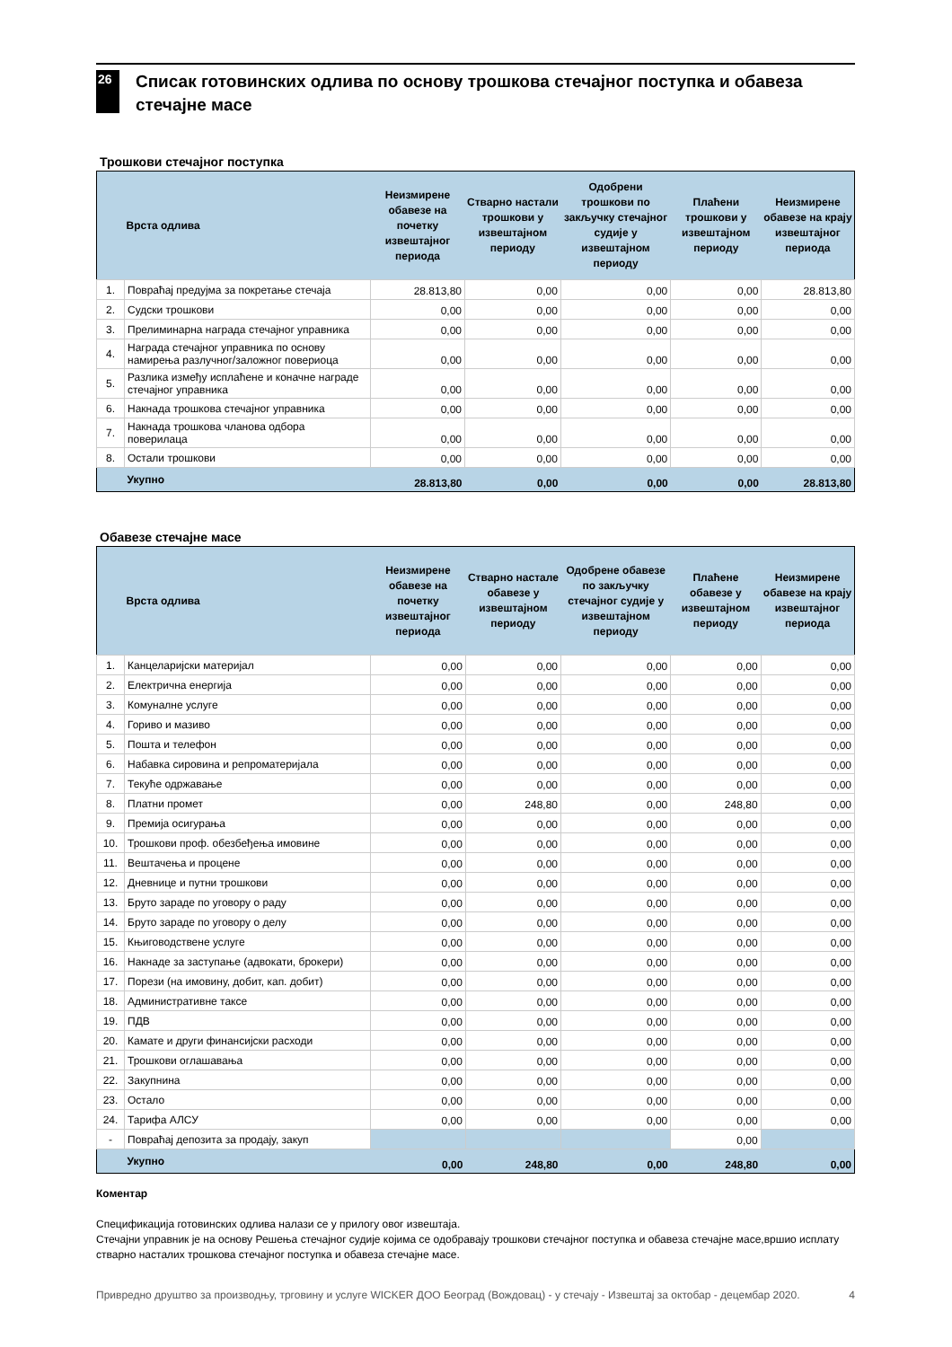26
Списак готовинских одлива по основу трошкова стечајног поступка и обавеза стечајне масе
Трошкови стечајног поступка
| | Врста одлива | Неизмирене обавезе на почетку извештајног периода | Стварно настали трошкови у извештајном периоду | Одобрени трошкови по закључку стечајног судије у извештајном периоду | Плаћени трошкови у извештајном периоду | Неизмирене обавезе на крају извештајног периода |
| --- | --- | --- | --- | --- | --- | --- |
| 1. | Повраћај предујма за покретање стечаја | 28.813,80 | 0,00 | 0,00 | 0,00 | 28.813,80 |
| 2. | Судски трошкови | 0,00 | 0,00 | 0,00 | 0,00 | 0,00 |
| 3. | Прелиминарна награда стечајног управника | 0,00 | 0,00 | 0,00 | 0,00 | 0,00 |
| 4. | Награда стечајног управника по основу намирења разлучног/заложног повериоца | 0,00 | 0,00 | 0,00 | 0,00 | 0,00 |
| 5. | Разлика између исплаћене и коначне награде стечајног управника | 0,00 | 0,00 | 0,00 | 0,00 | 0,00 |
| 6. | Накнада трошкова стечајног управника | 0,00 | 0,00 | 0,00 | 0,00 | 0,00 |
| 7. | Накнада трошкова чланова одбора поверилаца | 0,00 | 0,00 | 0,00 | 0,00 | 0,00 |
| 8. | Остали трошкови | 0,00 | 0,00 | 0,00 | 0,00 | 0,00 |
| | Укупно | 28.813,80 | 0,00 | 0,00 | 0,00 | 28.813,80 |
Обавезе стечајне масе
| | Врста одлива | Неизмирене обавезе на почетку извештајног периода | Стварно настале обавезе у извештајном периоду | Одобрене обавезе по закључку стечајног судије у извештајном периоду | Плаћене обавезе у извештајном периоду | Неизмирене обавезе на крају извештајног периода |
| --- | --- | --- | --- | --- | --- | --- |
| 1. | Канцеларијски материјал | 0,00 | 0,00 | 0,00 | 0,00 | 0,00 |
| 2. | Електрична енергија | 0,00 | 0,00 | 0,00 | 0,00 | 0,00 |
| 3. | Комуналне услуге | 0,00 | 0,00 | 0,00 | 0,00 | 0,00 |
| 4. | Гориво и мазиво | 0,00 | 0,00 | 0,00 | 0,00 | 0,00 |
| 5. | Пошта и телефон | 0,00 | 0,00 | 0,00 | 0,00 | 0,00 |
| 6. | Набавка сировина и репроматеријала | 0,00 | 0,00 | 0,00 | 0,00 | 0,00 |
| 7. | Текуће одржавање | 0,00 | 0,00 | 0,00 | 0,00 | 0,00 |
| 8. | Платни промет | 0,00 | 248,80 | 0,00 | 248,80 | 0,00 |
| 9. | Премија осигурања | 0,00 | 0,00 | 0,00 | 0,00 | 0,00 |
| 10. | Трошкови проф. обезбеђења имовине | 0,00 | 0,00 | 0,00 | 0,00 | 0,00 |
| 11. | Вештачења и процене | 0,00 | 0,00 | 0,00 | 0,00 | 0,00 |
| 12. | Дневнице и путни трошкови | 0,00 | 0,00 | 0,00 | 0,00 | 0,00 |
| 13. | Бруто зараде по уговору о раду | 0,00 | 0,00 | 0,00 | 0,00 | 0,00 |
| 14. | Бруто зараде по уговору о делу | 0,00 | 0,00 | 0,00 | 0,00 | 0,00 |
| 15. | Књиговодствене услуге | 0,00 | 0,00 | 0,00 | 0,00 | 0,00 |
| 16. | Накнаде за заступање (адвокати, брокери) | 0,00 | 0,00 | 0,00 | 0,00 | 0,00 |
| 17. | Порези (на имовину, добит, кап. добит) | 0,00 | 0,00 | 0,00 | 0,00 | 0,00 |
| 18. | Административне таксе | 0,00 | 0,00 | 0,00 | 0,00 | 0,00 |
| 19. | ПДВ | 0,00 | 0,00 | 0,00 | 0,00 | 0,00 |
| 20. | Камате и други финансијски расходи | 0,00 | 0,00 | 0,00 | 0,00 | 0,00 |
| 21. | Трошкови оглашавања | 0,00 | 0,00 | 0,00 | 0,00 | 0,00 |
| 22. | Закупнина | 0,00 | 0,00 | 0,00 | 0,00 | 0,00 |
| 23. | Остало | 0,00 | 0,00 | 0,00 | 0,00 | 0,00 |
| 24. | Тарифа АЛСУ | 0,00 | 0,00 | 0,00 | 0,00 | 0,00 |
| - | Повраћај депозита за продају, закуп | | | | 0,00 | |
| | Укупно | 0,00 | 248,80 | 0,00 | 248,80 | 0,00 |
Коментар
Спецификација готовинских одлива налази се у прилогу овог извештаја.
Стечајни управник је на основу Решења стечајног судије којима се одобравају трошкови стечајног поступка и обавеза стечајне масе,вршио исплату стварно насталих трошкова стечајног поступка и обавеза стечајне масе.
Привредно друштво за производњу, трговину и услуге WICKER ДОО Београд (Вождовац) - у стечају - Извештај за октобар - децембар 2020. 4